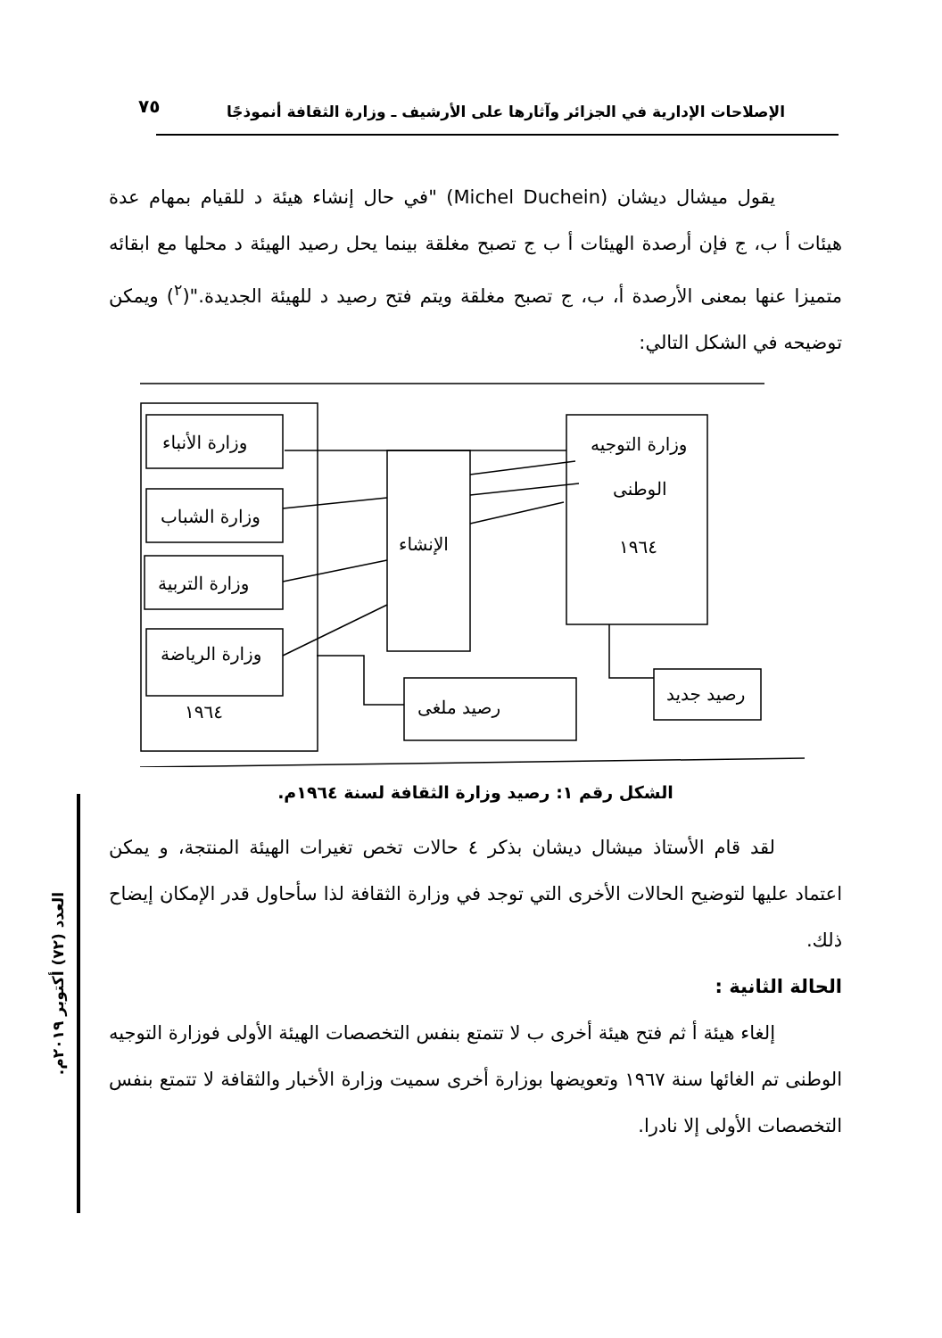الإصلاحات الإدارية في الجزائر وآثارها على الأرشيف ـ وزارة الثقافة أنموذجًا
٧٥
يقول ميشال ديشان (Michel Duchein) "في حال إنشاء هيئة د للقيام بمهام عدة هيئات أ ب، ج فإن أرصدة الهيئات أ ب ج تصبح مغلقة بينما يحل رصيد الهيئة د محلها مع ابقائه متميزا عنها بمعنى الأرصدة أ، ب، ج تصبح مغلقة ويتم فتح رصيد د للهيئة الجديدة."(<sup>٢</sup>) ويمكن توضيحه في الشكل التالي:
وزارة الأنباء
وزارة الشباب
وزارة التربية
وزارة الرياضة
١٩٦٤
الإنشاء
وزارة التوجيه
الوطنى
١٩٦٤
رصيد ملغى
رصيد جديد
الشكل رقم ١: رصيد وزارة الثقافة لسنة ١٩٦٤م.
لقد قام الأستاذ ميشال ديشان بذكر ٤ حالات تخص تغيرات الهيئة المنتجة، و يمكن اعتماد عليها لتوضيح الحالات الأخرى التي توجد في وزارة الثقافة لذا سأحاول قدر الإمكان إيضاح ذلك.
الحالة الثانية :
إلغاء هيئة أ ثم فتح هيئة أخرى ب لا تتمتع بنفس التخصصات الهيئة الأولى فوزارة التوجيه الوطنى تم الغائها سنة ١٩٦٧ وتعويضها بوزارة أخرى سميت وزارة الأخبار والثقافة لا تتمتع بنفس التخصصات الأولى إلا نادرا.
العدد (٧٢) أكتوبر ٢٠١٩م.